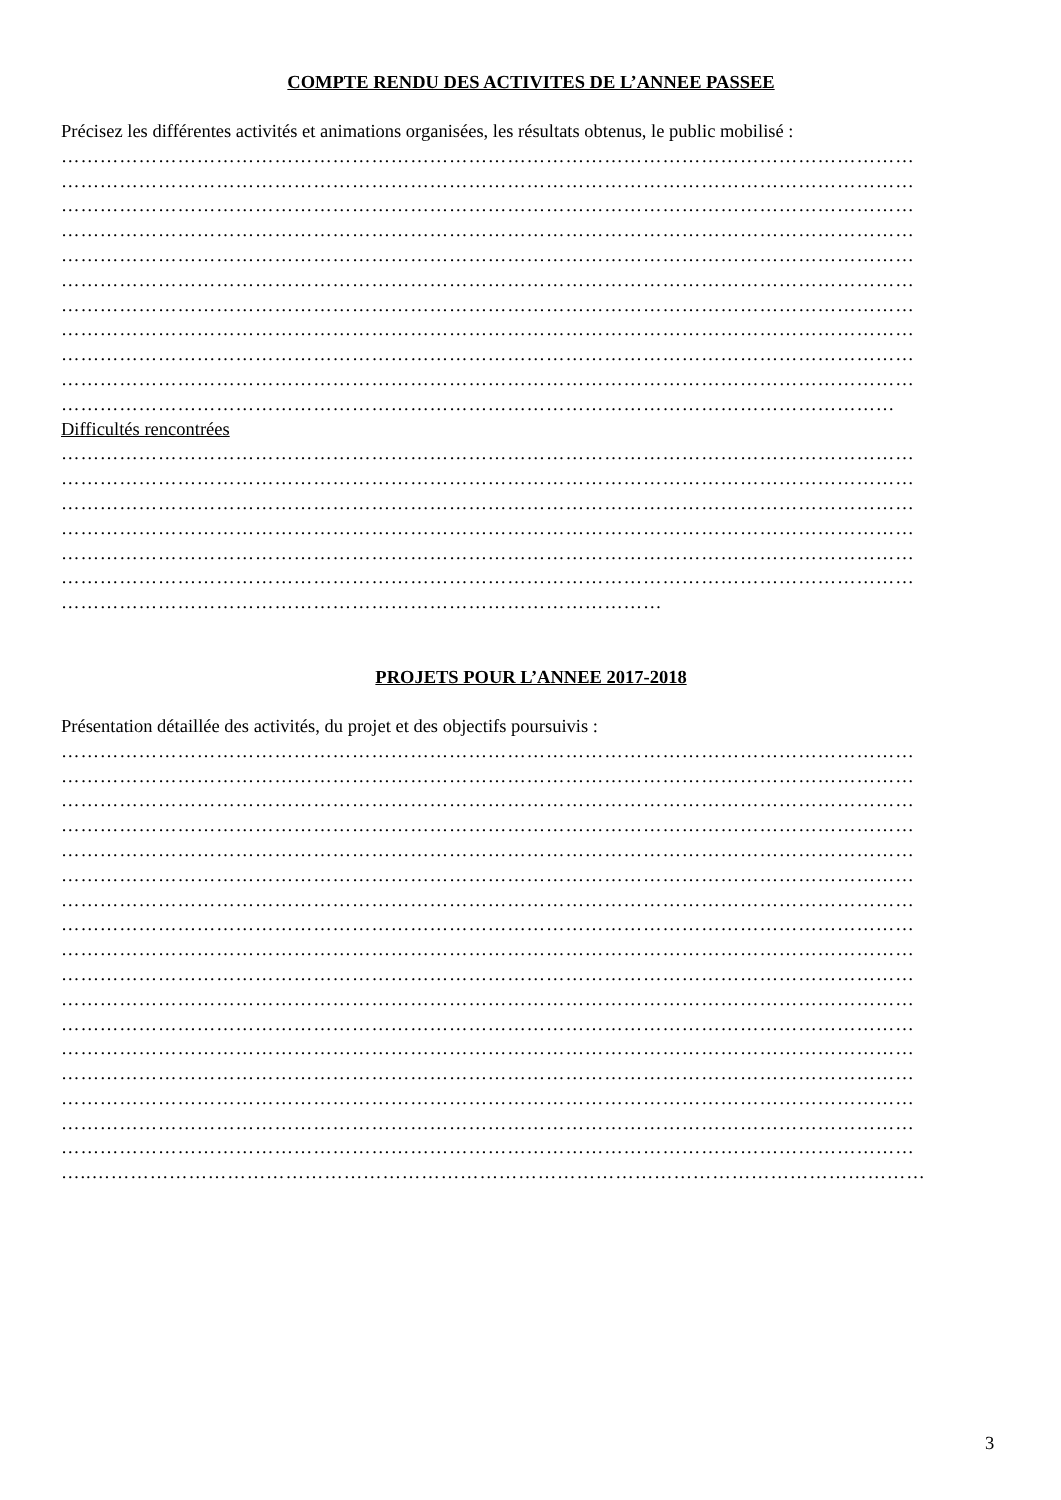COMPTE RENDU DES ACTIVITES DE L’ANNEE PASSEE
Précisez les différentes activités et animations organisées, les résultats obtenus, le public mobilisé :
……………………………………………………………………………………………………………………
……………………………………………………………………………………………………………………
……………………………………………………………………………………………………………………
……………………………………………………………………………………………………………………
……………………………………………………………………………………………………………………
……………………………………………………………………………………………………………………
……………………………………………………………………………………………………………………
……………………………………………………………………………………………………………………
……………………………………………………………………………………………………………………
……………………………………………………………………………………………………………………
…………………………………………………………………………………………………………………
Difficultés rencontrées
……………………………………………………………………………………………………………………
……………………………………………………………………………………………………………………
……………………………………………………………………………………………………………………
……………………………………………………………………………………………………………………
……………………………………………………………………………………………………………………
……………………………………………………………………………………………………………………
…………………………………………………………………………………
PROJETS POUR L’ANNEE 2017-2018
Présentation détaillée des activités, du projet et des objectifs poursuivis :
……………………………………………………………………………………………………………………
……………………………………………………………………………………………………………………
……………………………………………………………………………………………………………………
……………………………………………………………………………………………………………………
……………………………………………………………………………………………………………………
……………………………………………………………………………………………………………………
……………………………………………………………………………………………………………………
……………………………………………………………………………………………………………………
……………………………………………………………………………………………………………………
……………………………………………………………………………………………………………………
……………………………………………………………………………………………………………………
……………………………………………………………………………………………………………………
……………………………………………………………………………………………………………………
……………………………………………………………………………………………………………………
……………………………………………………………………………………………………………………
……………………………………………………………………………………………………………………
……………………………………………………………………………………………………………………
…..…………………………………………………………………………………………………………………
3